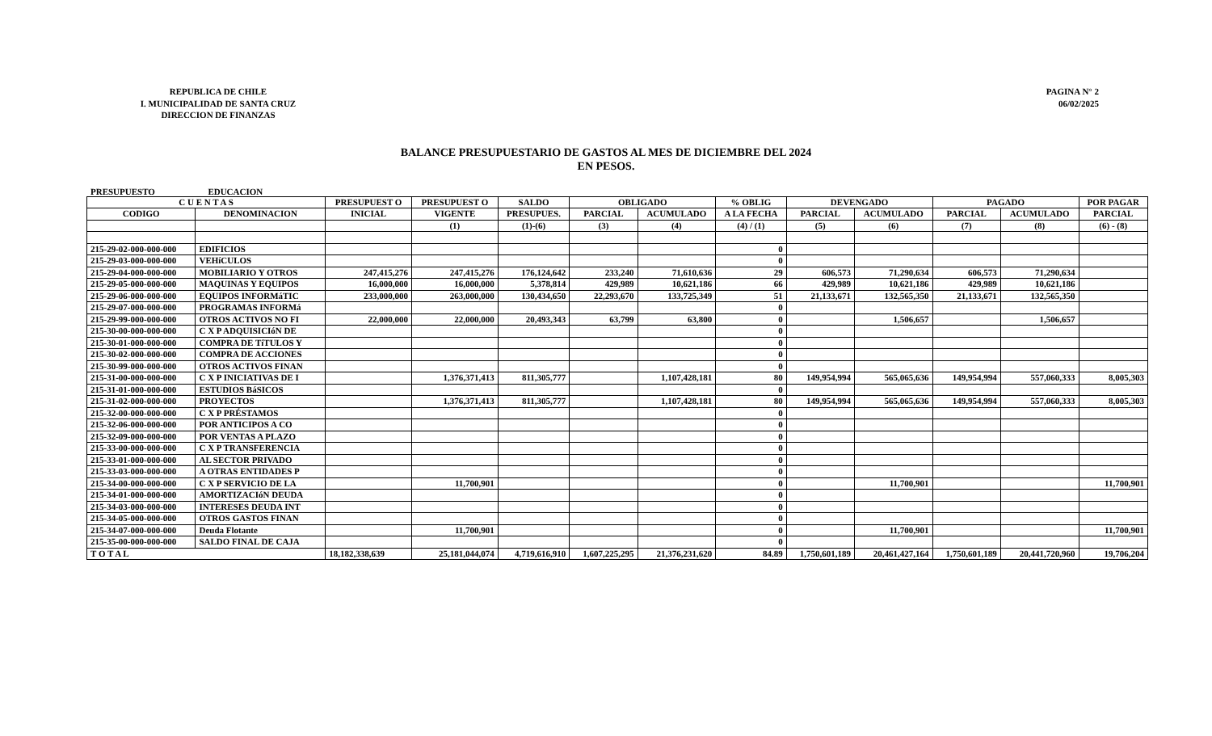REPUBLICA DE CHILE
I. MUNICIPALIDAD DE SANTA CRUZ
DIRECCION DE FINANZAS
PAGINA N° 2
06/02/2025
BALANCE PRESUPUESTARIO DE GASTOS AL MES DE DICIEMBRE DEL 2024
EN PESOS.
PRESUPUESTO EDUCACION
| C U E N T A S | | PRESUPUEST O | PRESUPUEST O | SALDO | OBLIGADO | | % OBLIG | DEVENGADO | | PAGADO | | POR PAGAR |
| --- | --- | --- | --- | --- | --- | --- | --- | --- | --- | --- | --- | --- |
| CODIGO | DENOMINACION | INICIAL | VIGENTE | PRESUPUES. | PARCIAL | ACUMULADO | A LA FECHA | PARCIAL | ACUMULADO | PARCIAL | ACUMULADO | PARCIAL |
| | | | (1) | (1)-(6) | (3) | (4) | (4) / (1) | (5) | (6) | (7) | (8) | (6) - (8) |
| 215-29-02-000-000-000 | EDIFICIOS | | | | | | 0 | | | | | |
| 215-29-03-000-000-000 | VEHíCULOS | | | | | | 0 | | | | | |
| 215-29-04-000-000-000 | MOBILIARIO Y OTROS | 247,415,276 | 247,415,276 | 176,124,642 | 233,240 | 71,610,636 | 29 | 606,573 | 71,290,634 | 606,573 | 71,290,634 | |
| 215-29-05-000-000-000 | MAQUINAS Y EQUIPOS | 16,000,000 | 16,000,000 | 5,378,814 | 429,989 | 10,621,186 | 66 | 429,989 | 10,621,186 | 429,989 | 10,621,186 | |
| 215-29-06-000-000-000 | EQUIPOS INFORMáTIC | 233,000,000 | 263,000,000 | 130,434,650 | 22,293,670 | 133,725,349 | 51 | 21,133,671 | 132,565,350 | 21,133,671 | 132,565,350 | |
| 215-29-07-000-000-000 | PROGRAMAS INFORMá | | | | | | 0 | | | | | |
| 215-29-99-000-000-000 | OTROS ACTIVOS NO FI | 22,000,000 | 22,000,000 | 20,493,343 | 63,799 | 63,800 | 0 | | 1,506,657 | | 1,506,657 | |
| 215-30-00-000-000-000 | C X P ADQUISICIóN DE | | | | | | 0 | | | | | |
| 215-30-01-000-000-000 | COMPRA DE TíTULOS Y | | | | | | 0 | | | | | |
| 215-30-02-000-000-000 | COMPRA DE ACCIONES | | | | | | 0 | | | | | |
| 215-30-99-000-000-000 | OTROS ACTIVOS FINAN | | | | | | 0 | | | | | |
| 215-31-00-000-000-000 | C X P INICIATIVAS DE I | | 1,376,371,413 | 811,305,777 | | 1,107,428,181 | 80 | 149,954,994 | 565,065,636 | 149,954,994 | 557,060,333 | 8,005,303 |
| 215-31-01-000-000-000 | ESTUDIOS BáSICOS | | | | | | 0 | | | | | |
| 215-31-02-000-000-000 | PROYECTOS | | 1,376,371,413 | 811,305,777 | | 1,107,428,181 | 80 | 149,954,994 | 565,065,636 | 149,954,994 | 557,060,333 | 8,005,303 |
| 215-32-00-000-000-000 | C X P PRÉSTAMOS | | | | | | 0 | | | | | |
| 215-32-06-000-000-000 | POR ANTICIPOS A CO | | | | | | 0 | | | | | |
| 215-32-09-000-000-000 | POR VENTAS A PLAZO | | | | | | 0 | | | | | |
| 215-33-00-000-000-000 | C X P TRANSFERENCIA | | | | | | 0 | | | | | |
| 215-33-01-000-000-000 | AL SECTOR PRIVADO | | | | | | 0 | | | | | |
| 215-33-03-000-000-000 | A OTRAS ENTIDADES P | | | | | | 0 | | | | | |
| 215-34-00-000-000-000 | C X P SERVICIO DE LA | | 11,700,901 | | | | 0 | | 11,700,901 | | | 11,700,901 |
| 215-34-01-000-000-000 | AMORTIZACIóN DEUDA | | | | | | 0 | | | | | |
| 215-34-03-000-000-000 | INTERESES DEUDA INT | | | | | | 0 | | | | | |
| 215-34-05-000-000-000 | OTROS GASTOS FINAN | | | | | | 0 | | | | | |
| 215-34-07-000-000-000 | Deuda Flotante | | 11,700,901 | | | | 0 | | 11,700,901 | | | 11,700,901 |
| 215-35-00-000-000-000 | SALDO FINAL DE CAJA | | | | | | 0 | | | | | |
| T O T A L | | 18,182,338,639 | 25,181,044,074 | 4,719,616,910 | 1,607,225,295 | 21,376,231,620 | 84.89 | 1,750,601,189 | 20,461,427,164 | 1,750,601,189 | 20,441,720,960 | 19,706,204 |